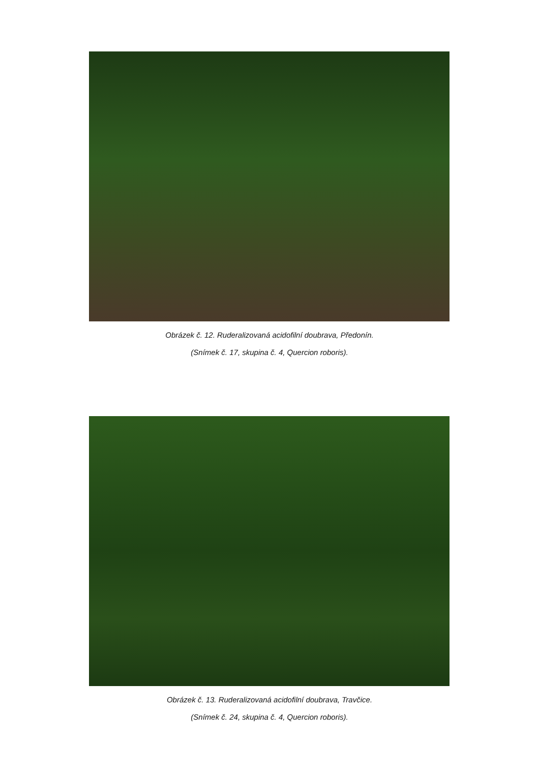Obrázek č. 12. Ruderalizovaná acidofilní doubrava, Předonín.
(Snímek č. 17, skupina č. 4, Quercion roboris).
Obrázek č. 13. Ruderalizovaná acidofilní doubrava, Travčice.
(Snímek č. 24, skupina č. 4, Quercion roboris).